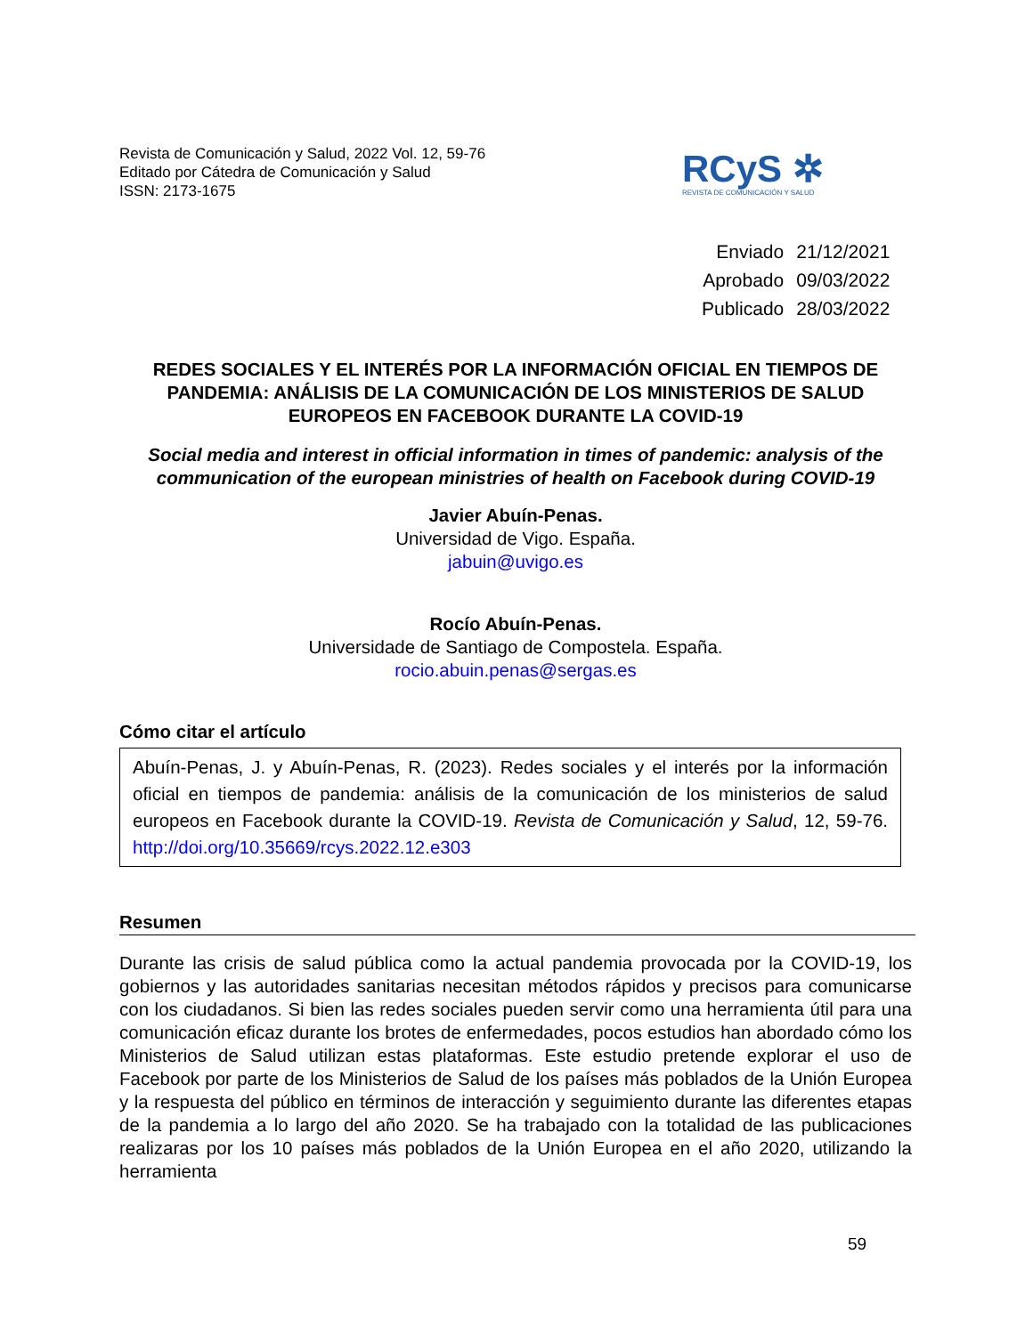Revista de Comunicación y Salud, 2022 Vol. 12, 59-76
Editado por Cátedra de Comunicación y Salud
ISSN: 2173-1675
RCyS ✲
REVISTA DE COMUNICACIÓN Y SALUD
| Enviado | 21/12/2021 |
| Aprobado | 09/03/2022 |
| Publicado | 28/03/2022 |
REDES SOCIALES Y EL INTERÉS POR LA INFORMACIÓN OFICIAL EN TIEMPOS DE PANDEMIA: ANÁLISIS DE LA COMUNICACIÓN DE LOS MINISTERIOS DE SALUD EUROPEOS EN FACEBOOK DURANTE LA COVID-19
Social media and interest in official information in times of pandemic: analysis of the communication of the european ministries of health on Facebook during COVID-19
Javier Abuín-Penas.
Universidad de Vigo. España.
jabuin@uvigo.es
Rocío Abuín-Penas.
Universidade de Santiago de Compostela. España.
rocio.abuin.penas@sergas.es
Cómo citar el artículo
Abuín-Penas, J. y Abuín-Penas, R. (2023). Redes sociales y el interés por la información oficial en tiempos de pandemia: análisis de la comunicación de los ministerios de salud europeos en Facebook durante la COVID-19. Revista de Comunicación y Salud, 12, 59-76. http://doi.org/10.35669/rcys.2022.12.e303
Resumen
Durante las crisis de salud pública como la actual pandemia provocada por la COVID-19, los gobiernos y las autoridades sanitarias necesitan métodos rápidos y precisos para comunicarse con los ciudadanos. Si bien las redes sociales pueden servir como una herramienta útil para una comunicación eficaz durante los brotes de enfermedades, pocos estudios han abordado cómo los Ministerios de Salud utilizan estas plataformas. Este estudio pretende explorar el uso de Facebook por parte de los Ministerios de Salud de los países más poblados de la Unión Europea y la respuesta del público en términos de interacción y seguimiento durante las diferentes etapas de la pandemia a lo largo del año 2020. Se ha trabajado con la totalidad de las publicaciones realizaras por los 10 países más poblados de la Unión Europea en el año 2020, utilizando la herramienta
59